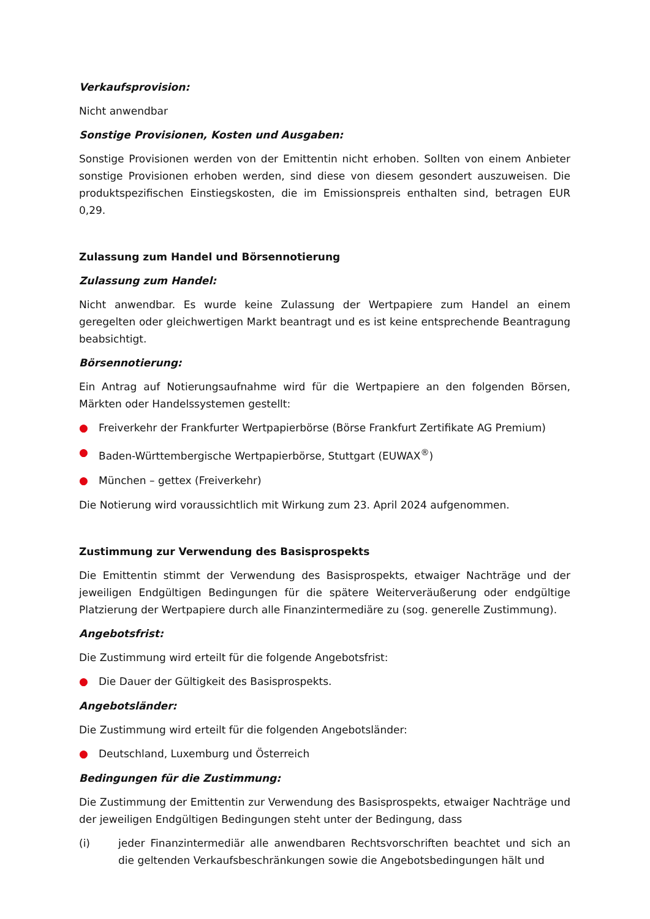Verkaufsprovision:
Nicht anwendbar
Sonstige Provisionen, Kosten und Ausgaben:
Sonstige Provisionen werden von der Emittentin nicht erhoben. Sollten von einem Anbieter sonstige Provisionen erhoben werden, sind diese von diesem gesondert auszuweisen. Die produktspezifischen Einstiegskosten, die im Emissionspreis enthalten sind, betragen EUR 0,29.
Zulassung zum Handel und Börsennotierung
Zulassung zum Handel:
Nicht anwendbar. Es wurde keine Zulassung der Wertpapiere zum Handel an einem geregelten oder gleichwertigen Markt beantragt und es ist keine entsprechende Beantragung beabsichtigt.
Börsennotierung:
Ein Antrag auf Notierungsaufnahme wird für die Wertpapiere an den folgenden Börsen, Märkten oder Handelssystemen gestellt:
● Freiverkehr der Frankfurter Wertpapierbörse (Börse Frankfurt Zertifikate AG Premium)
● Baden-Württembergische Wertpapierbörse, Stuttgart (EUWAX<sup>®</sup>)
● München – gettex (Freiverkehr)
Die Notierung wird voraussichtlich mit Wirkung zum 23. April 2024 aufgenommen.
Zustimmung zur Verwendung des Basisprospekts
Die Emittentin stimmt der Verwendung des Basisprospekts, etwaiger Nachträge und der jeweiligen Endgültigen Bedingungen für die spätere Weiterveräußerung oder endgültige Platzierung der Wertpapiere durch alle Finanzintermediäre zu (sog. generelle Zustimmung).
Angebotsfrist:
Die Zustimmung wird erteilt für die folgende Angebotsfrist:
● Die Dauer der Gültigkeit des Basisprospekts.
Angebotsländer:
Die Zustimmung wird erteilt für die folgenden Angebotsländer:
● Deutschland, Luxemburg und Österreich
Bedingungen für die Zustimmung:
Die Zustimmung der Emittentin zur Verwendung des Basisprospekts, etwaiger Nachträge und der jeweiligen Endgültigen Bedingungen steht unter der Bedingung, dass
(i) jeder Finanzintermediär alle anwendbaren Rechtsvorschriften beachtet und sich an die geltenden Verkaufsbeschränkungen sowie die Angebotsbedingungen hält und